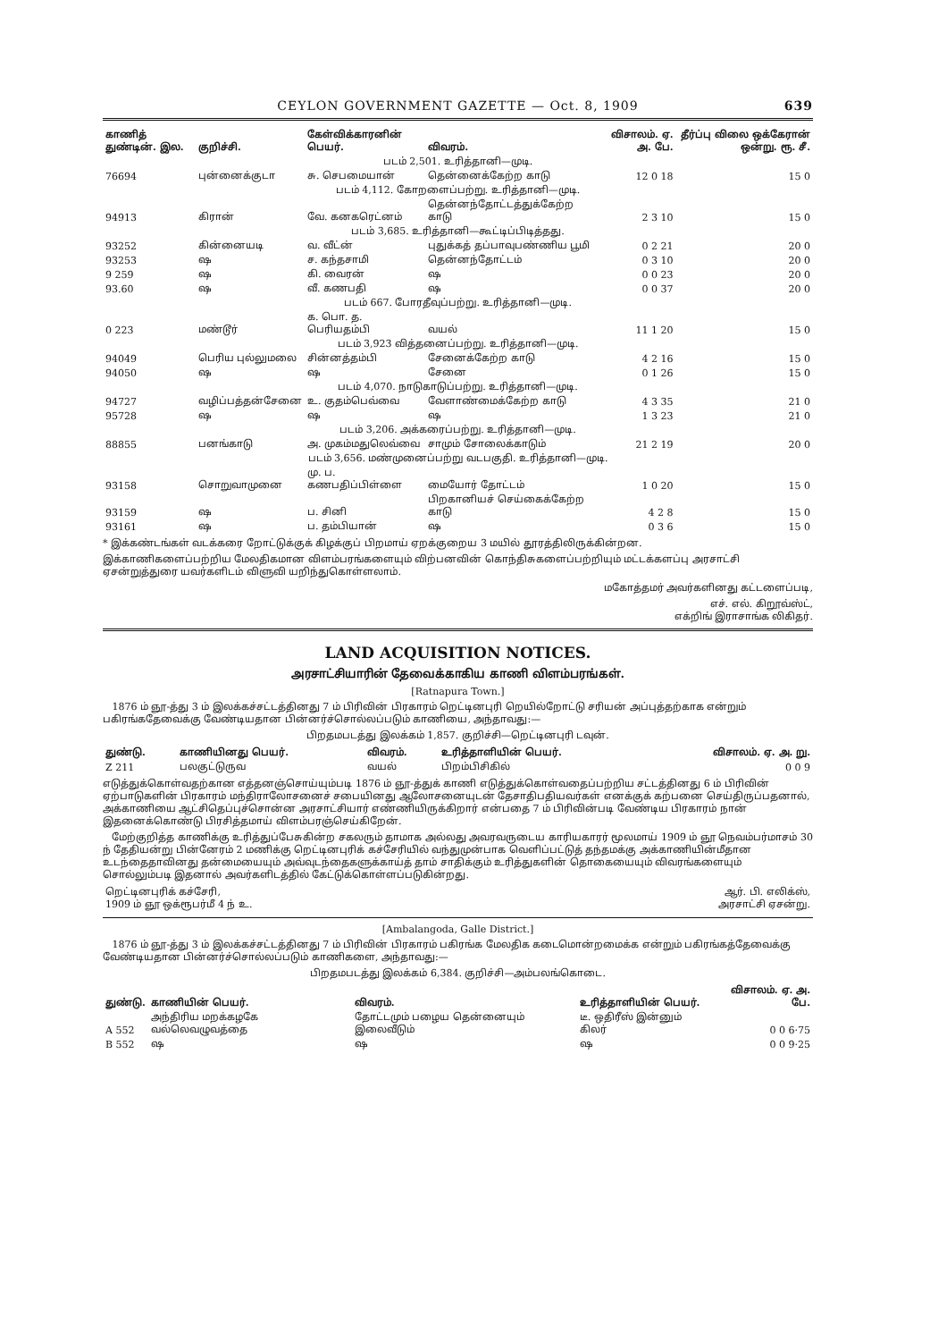CEYLON GOVERNMENT GAZETTE — Oct. 8, 1909 639
| காணித் துண்டின். இல. | குறிச்சி. | கேள்விக்காரனின் பெயர். | விவரம். | விசாலம். ஏ. அ. பே. | தீர்ப்பு விலை ஒக்கேரான் ஒன்று. ரூ. சீ. |
| --- | --- | --- | --- | --- | --- |
| படம் 2,501. உரித்தானி—முடி. | | | | | |
| 76694 | புன்னைக்குடா | சு. செபமையான் | தென்னைக்கேற்ற காடு | 12 0 18 | 15 0 |
| படம் 4,112. கோறளைப்பற்று. உரித்தானி—முடி. | | | | | |
| 94913 | கிரான் | வே. கனகரெட்னம் | தென்னந்தோட்டத்துக்கேற்ற காடு | 2 3 10 | 15 0 |
| படம் 3,685. உரித்தானி—கூட்டிப்பிடித்தது. | | | | | |
| 93252 | கின்னையடி | வ. வீட்ன் | புதுக்கத் தப்பாவுபண்ணிய பூமி | 0 2 21 | 20 0 |
| 93253 | ஷ | ச. கந்தசாமி | தென்னந்தோட்டம் | 0 3 10 | 20 0 |
| 9 259 | ஷ | கி. வைரன் | ஷ | 0 0 23 | 20 0 |
| 93.60 | ஷ | வீ. கணபதி | ஷ | 0 0 37 | 20 0 |
| படம் 667. போரதீவுப்பற்று. உரித்தானி—முடி. | | | | | |
| 0 223 | மண்டூர் | க. பொ. த. பெரியதம்பி | வயல் | 11 1 20 | 15 0 |
| படம் 3,923 வித்தனைப்பற்று. உரித்தானி—முடி. | | | | | |
| 94049 | பெரிய புல்லுமலை | சின்னத்தம்பி | சேனைக்கேற்ற காடு | 4 2 16 | 15 0 |
| 94050 | ஷ | ஷ | சேனை | 0 1 26 | 15 0 |
| படம் 4,070. நாடுகாடுப்பற்று. உரித்தானி—முடி. | | | | | |
| 94727 | வழிப்பத்தன்சேனை | உ. குதம்பெவ்வை | வேளாண்மைக்கேற்ற காடு | 4 3 35 | 21 0 |
| 95728 | ஷ | ஷ | ஷ | 1 3 23 | 21 0 |
| படம் 3,206. அக்கரைப்பற்று. உரித்தானி—முடி. | | | | | |
| 88855 | பனங்காடு | அ. முகம்மதுலெவ்வை | சாமும் சோலைக்காடும் | 21 2 19 | 20 0 |
| படம் 3,656. மண்முனைப்பற்று வடபகுதி. உரித்தானி—முடி. | | | | | |
| 93158 | சொறுவாமுனை | மு. ப. கணபதிப்பிள்ளை | மையோர் தோட்டம் | 1 0 20 | 15 0 |
| 93159 | ஷ | ப. சினி | பிறகானியச் செய்கைக்கேற்ற காடு | 4 2 8 | 15 0 |
| 93161 | ஷ | ப. தம்பியான் | ஷ | 0 3 6 | 15 0 |
* இக்கண்டங்கள் வடக்கரை றோட்டுக்குக் கிழக்குப் பிறமாய் ஏறக்குறைய 3 மயில் தூரத்திலிருக்கின்றன.
இக்காணிகளைப்பற்றிய மேலதிகமான விளம்பரங்களையும் விற்பனவின் கொந்திசுகளைப்பற்றியும் மட்டக்களப்பு அரசாட்சி ஏசன்றுத்துரை யவர்களிடம் விளுவி யறிந்துகொள்ளலாம்.
மகோத்தமர் அவர்களினது கட்டளைப்படி,
எச். எல். கிறூவ்ஸ்ட்,
எக்றிங் இராசாங்க லிகிதர்.
LAND ACQUISITION NOTICES.
அரசாட்சியாரின் தேவைக்காகிய காணி விளம்பரங்கள்.
[Ratnapura Town.]
1876 ம் ஞூ-த்து 3 ம் இலக்கச்சட்டத்தினது 7 ம் பிரிவின் பிரகாரம் றெட்டினபுரி றெயில்றோட்டு சரியன் அப்புத்தற்காக என்றும் பகிரங்கதேவைக்கு வேண்டியதான பின்னர்ச்சொல்லப்படும் காணியை, அந்தாவது:—
பிறதமபடத்து இலக்கம் 1,857. குறிச்சி—றெட்டினபுரி டவுன்.
| துண்டு. | காணியினது பெயர். | விவரம். | உரித்தாளியின் பெயர். | விசாலம். ஏ. அ. று. |
| --- | --- | --- | --- | --- |
| Z 211 | பலகுட்டுருவ | வயல் | பிறம்பிசிகில் | 0 0 9 |
எடுத்துக்கொள்வதற்கான எத்தனஞ்சொய்யும்படி 1876 ம் ஞூ-த்துக் காணி எடுத்துக்கொள்வதைப்பற்றிய சட்டத்தினது 6 ம் பிரிவின் ஏற்பாடுகளின் பிரகாரம் மந்திராலோசனைச் சபையினது ஆலோசனையுடன் தேசாதிபதியவர்கள் எனக்குக் கற்பனை செய்திருப்பதனால், அக்காணியை ஆட்சிதெப்புச்சொன்ன அரசாட்சியார் எண்ணியிருக்கிறார் என்பதை 7 ம் பிரிவின்படி வேண்டிய பிரகாரம் நான் இதனைக்கொண்டு பிரசித்தமாய் விளம்பரஞ்செய்கிறேன்.
மேற்குறித்த காணிக்கு உரித்துப்பேசுகின்ற சகலரும் தாமாக அல்லது அவரவருடைய காரியகாரர் மூலமாய் 1909 ம் ஞூ நெவம்பர்மாசம் 30 ந் தேதியன்று பின்னேரம் 2 மணிக்கு றெட்டினபுரிக் கச்சேரியில் வந்துமுன்பாக வெளிப்பட்டுத் தந்தமக்கு அக்காணியின்மீதான உடந்தைதாவினது தன்மையையும் அவ்வுடந்தைகளுக்காய்த் தாம் சாதிக்கும் உரித்துகளின் தொகையையும் விவரங்களையும் சொல்லும்படி இதனால் அவர்களிடத்தில் கேட்டுக்கொள்ளப்படுகின்றது.
| றெட்டினபுரிக் கச்சேரி, 1909 ம் ஞூ ஒக்ரூபர்மீ 4 ந் உ. | ஆர். பி. எலிக்ஸ், அரசாட்சி ஏசன்று. |
[Ambalangoda, Galle District.]
1876 ம் ஞூ-த்து 3 ம் இலக்கச்சட்டத்தினது 7 ம் பிரிவின் பிரகாரம் பகிரங்க மேலதிக கடைமொன்றமைக்க என்றும் பகிரங்கத்தேவைக்கு வேண்டியதான பின்னர்ச்சொல்லப்படும் காணிகளை, அந்தாவது:—
பிறதமபடத்து இலக்கம் 6,384. குறிச்சி—அம்பலங்கொடை.
| துண்டு. | காணியின் பெயர். | விவரம். | உரித்தாளியின் பெயர். | விசாலம். ஏ. அ. பே. |
| --- | --- | --- | --- | --- |
| A 552 | அந்திரிய மறக்கழகே வல்லெவழுவத்தை | தோட்டமும் பழைய தென்னையும் இலைவீடும் | டீ. ஒதிரீஸ் இன்னும் கிலர் | 0 0 6·75 |
| B 552 | ஷ | ஷ | ஷ | 0 0 9·25 |